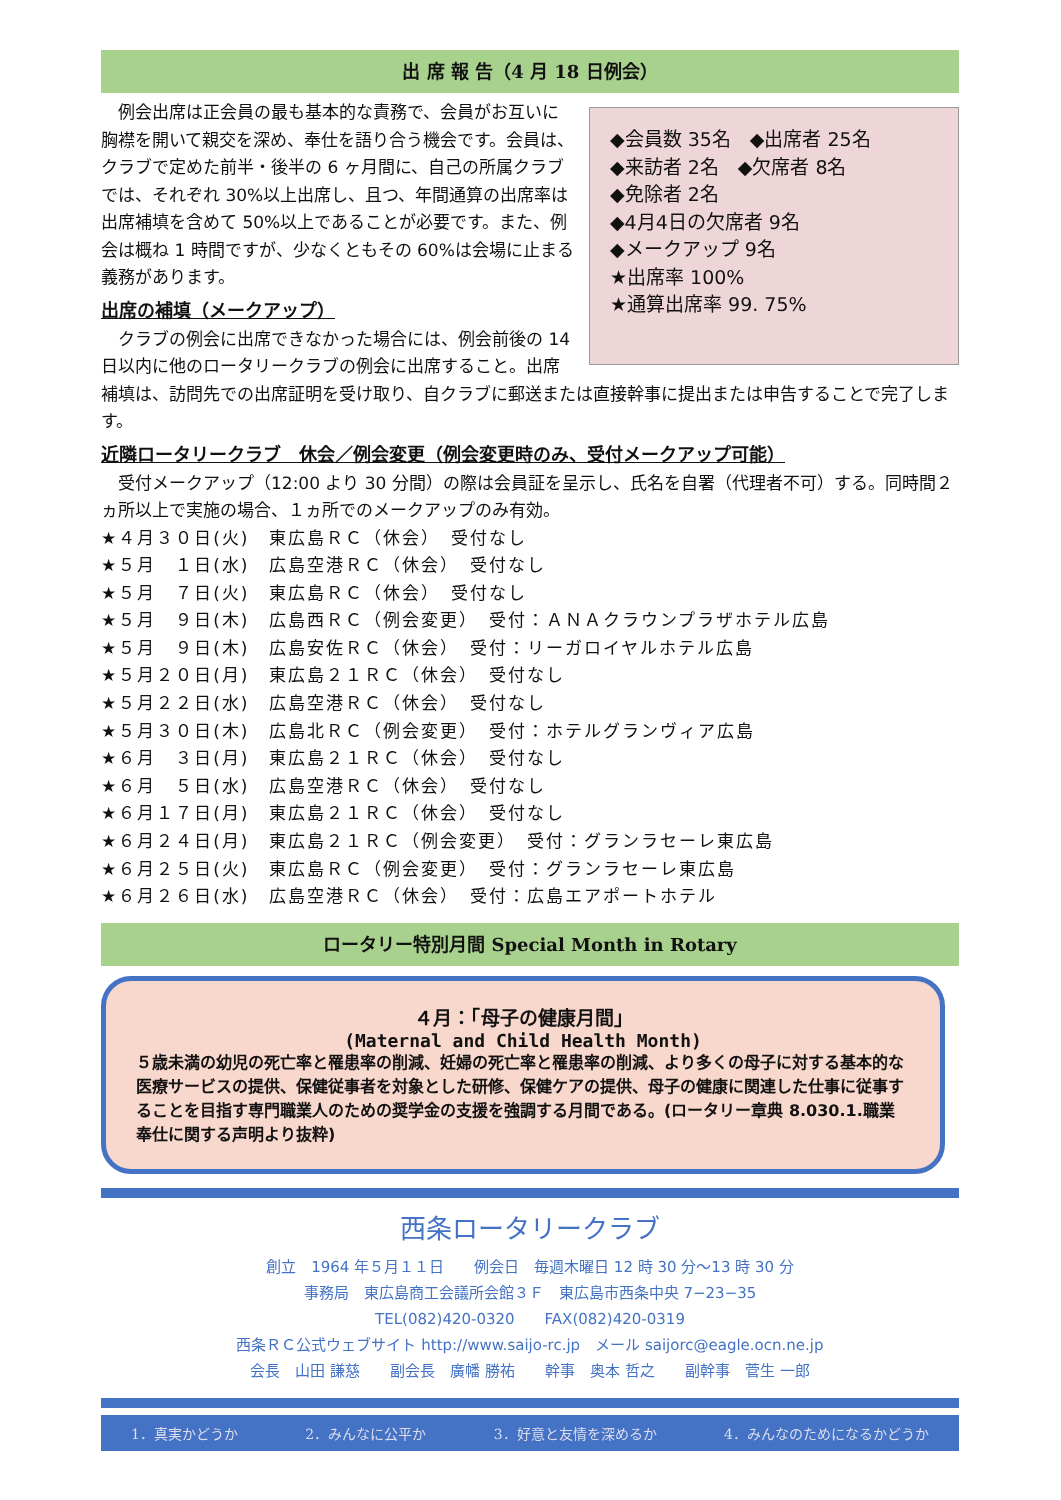出 席 報 告（4 月 18 日例会）
◆会員数 35名　◆出席者 25名
◆来訪者 2名　◆欠席者 8名
◆免除者 2名
◆4月4日の欠席者 9名
◆メークアップ 9名
★出席率 100%
★通算出席率 99. 75%
　例会出席は正会員の最も基本的な責務で、会員がお互いに胸襟を開いて親交を深め、奉仕を語り合う機会です。会員は、クラブで定めた前半・後半の 6 ヶ月間に、自己の所属クラブでは、それぞれ 30%以上出席し、且つ、年間通算の出席率は出席補填を含めて 50%以上であることが必要です。また、例会は概ね 1 時間ですが、少なくともその 60%は会場に止まる義務があります。
出席の補填（メークアップ）
　クラブの例会に出席できなかった場合には、例会前後の 14 日以内に他のロータリークラブの例会に出席すること。出席補填は、訪問先での出席証明を受け取り、自クラブに郵送または直接幹事に提出または申告することで完了します。
近隣ロータリークラブ　休会／例会変更（例会変更時のみ、受付メークアップ可能）
　受付メークアップ（12:00 より 30 分間）の際は会員証を呈示し、氏名を自署（代理者不可）する。同時間２ヵ所以上で実施の場合、１ヵ所でのメークアップのみ有効。
★４月３０日(火)　東広島ＲＣ（休会）　受付なし
★５月　１日(水)　広島空港ＲＣ（休会）　受付なし
★５月　７日(火)　東広島ＲＣ（休会）　受付なし
★５月　９日(木)　広島西ＲＣ（例会変更）　受付：ＡＮＡクラウンプラザホテル広島
★５月　９日(木)　広島安佐ＲＣ（休会）　受付：リーガロイヤルホテル広島
★５月２０日(月)　東広島２１ＲＣ（休会）　受付なし
★５月２２日(水)　広島空港ＲＣ（休会）　受付なし
★５月３０日(木)　広島北ＲＣ（例会変更）　受付：ホテルグランヴィア広島
★６月　３日(月)　東広島２１ＲＣ（休会）　受付なし
★６月　５日(水)　広島空港ＲＣ（休会）　受付なし
★６月１７日(月)　東広島２１ＲＣ（休会）　受付なし
★６月２４日(月)　東広島２１ＲＣ（例会変更）　受付：グランラセーレ東広島
★６月２５日(火)　東広島ＲＣ（例会変更）　受付：グランラセーレ東広島
★６月２６日(水)　広島空港ＲＣ（休会）　受付：広島エアポートホテル
ロータリー特別月間 Special Month in Rotary
４月：「母子の健康月間」
(Maternal and Child Health Month)
５歳未満の幼児の死亡率と罹患率の削減、妊婦の死亡率と罹患率の削減、より多くの母子に対する基本的な医療サービスの提供、保健従事者を対象とした研修、保健ケアの提供、母子の健康に関連した仕事に従事することを目指す専門職業人のための奨学金の支援を強調する月間である。(ロータリー章典 8.030.1.職業奉仕に関する声明より抜粋)
西条ロータリークラブ
創立　1964 年５月１１日　　例会日　毎週木曜日 12 時 30 分～13 時 30 分
事務局　東広島商工会議所会館３Ｆ　東広島市西条中央 7−23−35
TEL(082)420-0320　　FAX(082)420-0319
西条ＲＣ公式ウェブサイト http://www.saijo-rc.jp　メール saijorc@eagle.ocn.ne.jp
会長　山田 謙慈　　副会長　廣幡 勝祐　　幹事　奥本 哲之　　副幹事　菅生 一郎
1．真実かどうか 2．みんなに公平か 3．好意と友情を深めるか 4．みんなのためになるかどうか